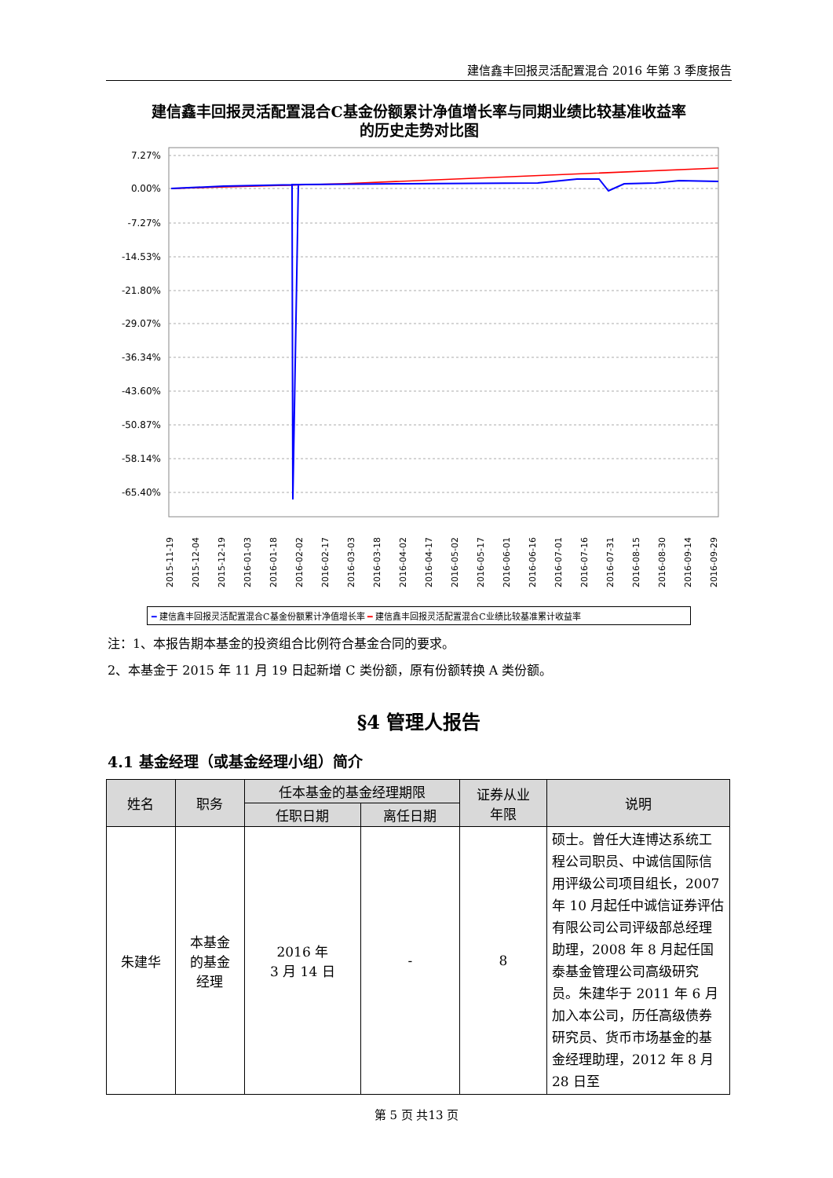建信鑫丰回报灵活配置混合 2016 年第 3 季度报告
建信鑫丰回报灵活配置混合C基金份额累计净值增长率与同期业绩比较基准收益率
的历史走势对比图
7.27%
0.00%
-7.27%
-14.53%
-21.80%
-29.07%
-36.34%
-43.60%
-50.87%
-58.14%
-65.40%
2015-11-19
2015-12-04
2015-12-19
2016-01-03
2016-01-18
2016-02-02
2016-02-17
2016-03-03
2016-03-18
2016-04-02
2016-04-17
2016-05-02
2016-05-17
2016-06-01
2016-06-16
2016-07-01
2016-07-16
2016-07-31
2016-08-15
2016-08-30
2016-09-14
2016-09-29
━ 建信鑫丰回报灵活配置混合C基金份额累计净值增长率 ━ 建信鑫丰回报灵活配置混合C业绩比较基准累计收益率
注：1、本报告期本基金的投资组合比例符合基金合同的要求。
2、本基金于 2015 年 11 月 19 日起新增 C 类份额，原有份额转换 A 类份额。
§4 管理人报告
4.1 基金经理（或基金经理小组）简介
| 姓名 | 职务 | 任本基金的基金经理期限 | | 证券从业 年限 | 说明 |
| --- | --- | --- | --- | --- | --- |
| | | 任职日期 | 离任日期 | | |
| 朱建华 | 本基金 的基金 经理 | 2016 年 3 月 14 日 | - | 8 | 硕士。曾任大连博达系统工程公司职员、中诚信国际信用评级公司项目组长，2007 年 10 月起任中诚信证券评估有限公司公司评级部总经理助理，2008 年 8 月起任国泰基金管理公司高级研究员。朱建华于 2011 年 6 月加入本公司，历任高级债券研究员、货币市场基金的基金经理助理，2012 年 8 月 28 日至 |
第 5 页 共13 页